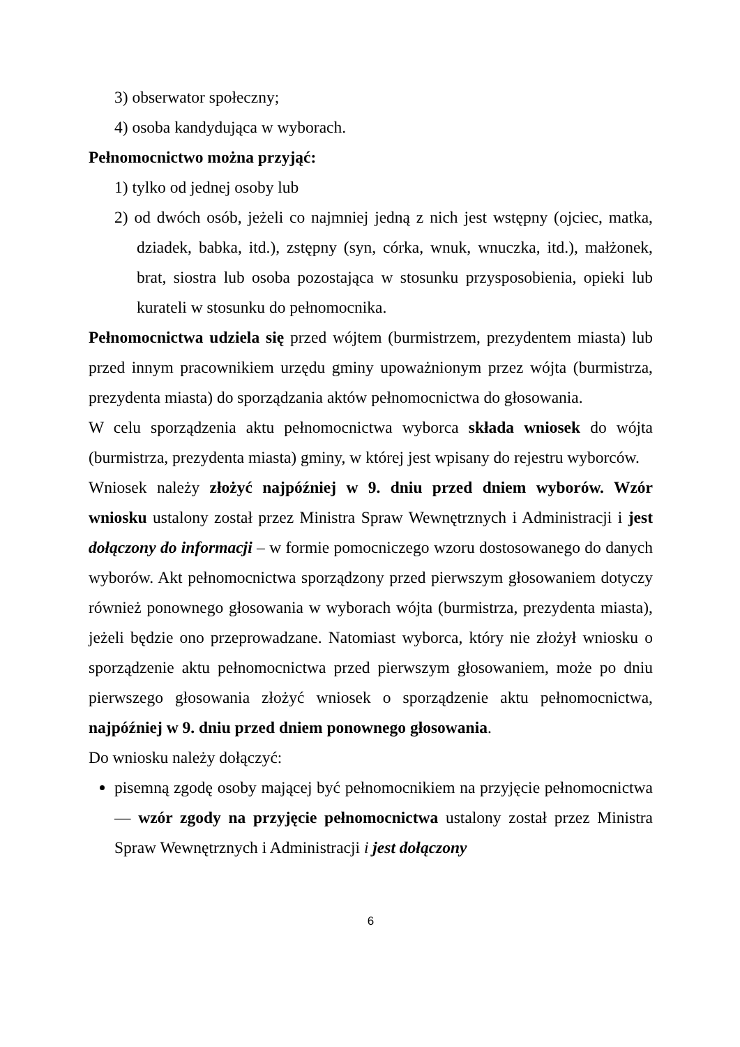3) obserwator społeczny;
4) osoba kandydująca w wyborach.
Pełnomocnictwo można przyjąć:
1) tylko od jednej osoby lub
2) od dwóch osób, jeżeli co najmniej jedną z nich jest wstępny (ojciec, matka, dziadek, babka, itd.), zstępny (syn, córka, wnuk, wnuczka, itd.), małżonek, brat, siostra lub osoba pozostająca w stosunku przysposobienia, opieki lub kurateli w stosunku do pełnomocnika.
Pełnomocnictwa udziela się przed wójtem (burmistrzem, prezydentem miasta) lub przed innym pracownikiem urzędu gminy upoważnionym przez wójta (burmistrza, prezydenta miasta) do sporządzania aktów pełnomocnictwa do głosowania.
W celu sporządzenia aktu pełnomocnictwa wyborca składa wniosek do wójta (burmistrza, prezydenta miasta) gminy, w której jest wpisany do rejestru wyborców.
Wniosek należy złożyć najpóźniej w 9. dniu przed dniem wyborów. Wzór wniosku ustalony został przez Ministra Spraw Wewnętrznych i Administracji i jest dołączony do informacji – w formie pomocniczego wzoru dostosowanego do danych wyborów. Akt pełnomocnictwa sporządzony przed pierwszym głosowaniem dotyczy również ponownego głosowania w wyborach wójta (burmistrza, prezydenta miasta), jeżeli będzie ono przeprowadzane. Natomiast wyborca, który nie złożył wniosku o sporządzenie aktu pełnomocnictwa przed pierwszym głosowaniem, może po dniu pierwszego głosowania złożyć wniosek o sporządzenie aktu pełnomocnictwa, najpóźniej w 9. dniu przed dniem ponownego głosowania.
Do wniosku należy dołączyć:
pisemną zgodę osoby mającej być pełnomocnikiem na przyjęcie pełnomocnictwa — wzór zgody na przyjęcie pełnomocnictwa ustalony został przez Ministra Spraw Wewnętrznych i Administracji i jest dołączony
6